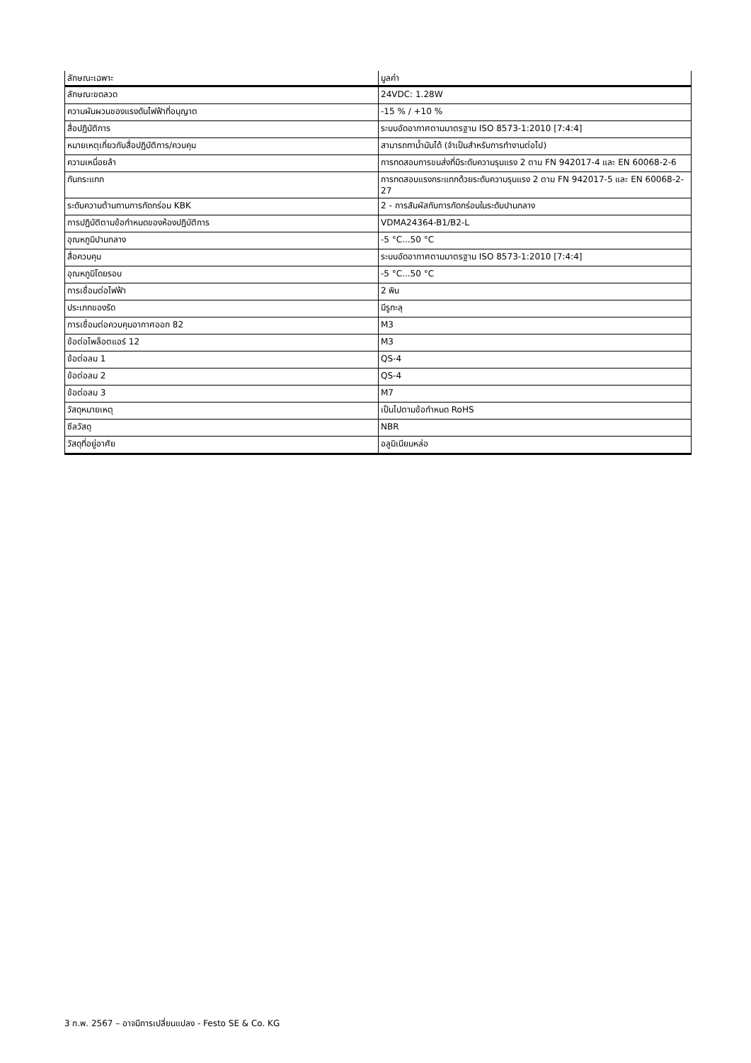| ลักษณะเฉพาะ | มูลค่า |
| --- | --- |
| ลักษณะขดลวด | 24VDC: 1.28W |
| ความผันผวนของแรงดันไฟฟ้าที่อนุญาต | -15 % / +10 % |
| สื่อปฏิบัติการ | ระบบอัดอากาศตามมาตรฐาน ISO 8573-1:2010 [7:4:4] |
| หมายเหตุเกี่ยวกับสื่อปฏิบัติการ/ควบคุม | สามารถทาน้ำมันได้ (จำเป็นสำหรับการทำงานต่อไป) |
| ความเหนื่อยล้า | การทดสอบการขนส่งที่มีระดับความรุนแรง 2 ตาม FN 942017-4 และ EN 60068-2-6 |
| กันกระแทก | การทดสอบแรงกระแทกด้วยระดับความรุนแรง 2 ตาม FN 942017-5 และ EN 60068-2-27 |
| ระดับความต้านทานการกัดกร่อน KBK | 2 - การสัมผัสกับการกัดกร่อนในระดับปานกลาง |
| การปฏิบัติตามข้อกำหนดของห้องปฏิบัติการ | VDMA24364-B1/B2-L |
| อุณหภูมิปานกลาง | -5 °C...50 °C |
| สื่อควบคุม | ระบบอัดอากาศตามมาตรฐาน ISO 8573-1:2010 [7:4:4] |
| อุณหภูมิโดยรอบ | -5 °C...50 °C |
| การเชื่อมต่อไฟฟ้า | 2 พิน |
| ประเภทของรัด | มีรูทะลุ |
| การเชื่อมต่อควบคุมอากาศออก 82 | M3 |
| ข้อต่อไพล็อตแอร์ 12 | M3 |
| ข้อต่อลม 1 | QS-4 |
| ข้อต่อลม 2 | QS-4 |
| ข้อต่อลม 3 | M7 |
| วัสดุหมายเหตุ | เป็นไปตามข้อกำหนด RoHS |
| ซีลวัสดุ | NBR |
| วัสดุที่อยู่อาศัย | อลูมิเนียมหล่อ |
3 ก.พ. 2567 – อาจมีการเปลี่ยนแปลง - Festo SE & Co. KG